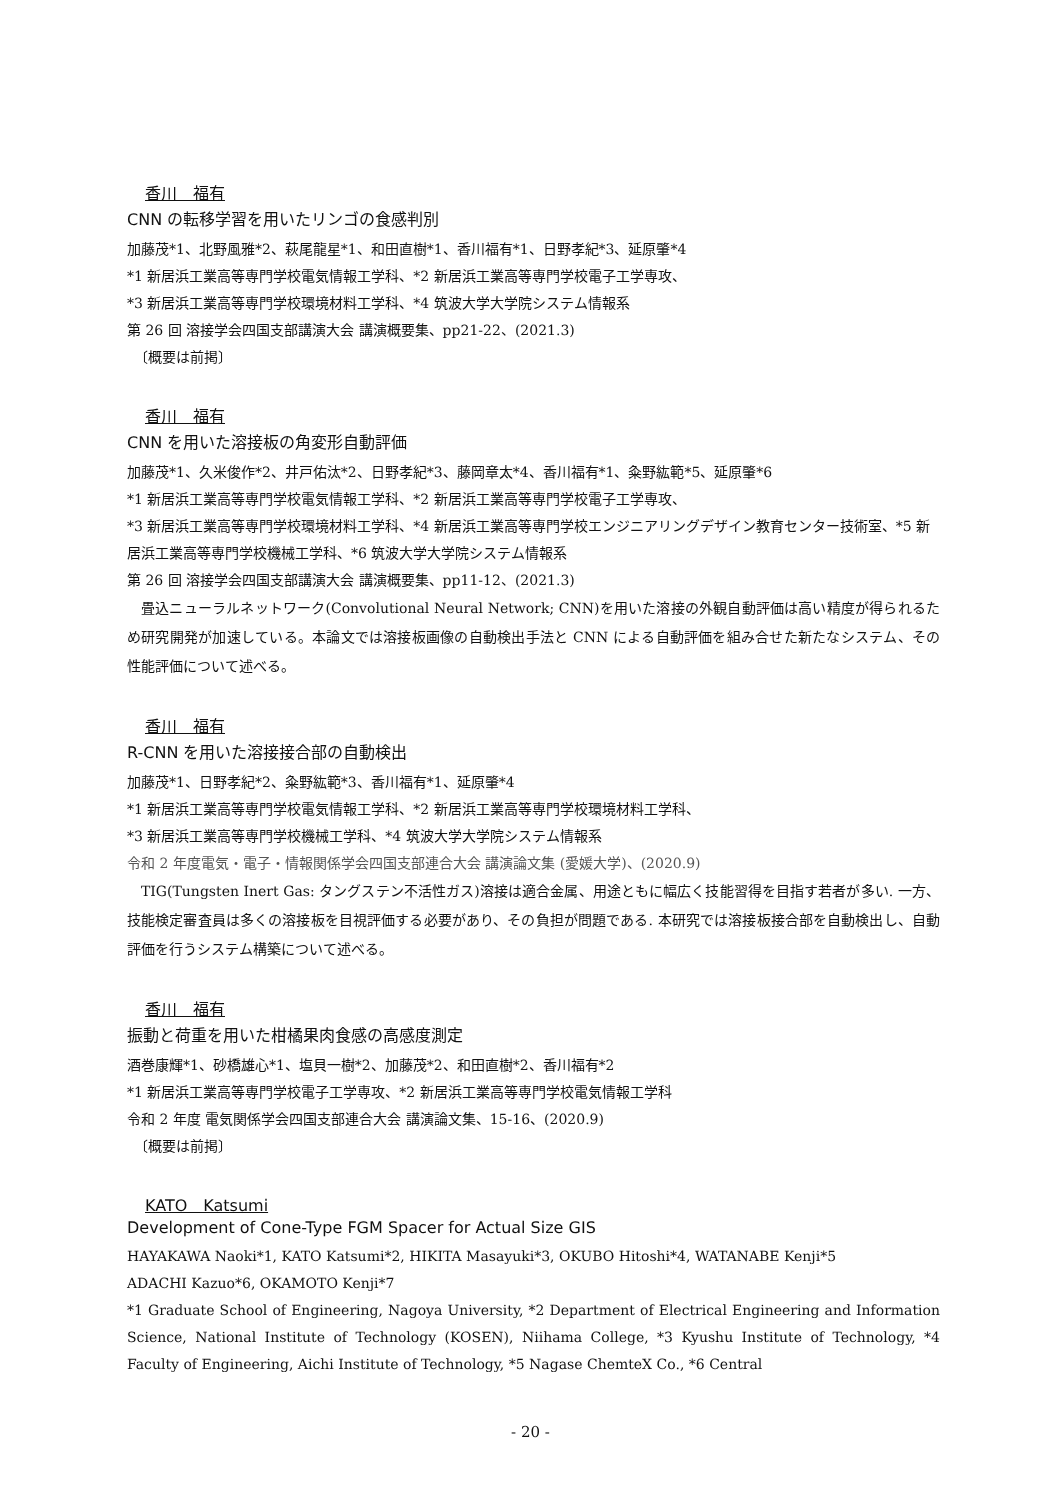香川　福有
CNN の転移学習を用いたリンゴの食感判別
加藤茂*1、北野風雅*2、萩尾龍星*1、和田直樹*1、香川福有*1、日野孝紀*3、延原肇*4
*1 新居浜工業高等専門学校電気情報工学科、*2 新居浜工業高等専門学校電子工学専攻、
*3 新居浜工業高等専門学校環境材料工学科、*4 筑波大学大学院システム情報系
第 26 回 溶接学会四国支部講演大会 講演概要集、pp21-22、(2021.3)
　〔概要は前掲〕
香川　福有
CNN を用いた溶接板の角変形自動評価
加藤茂*1、久米俊作*2、井戸佑汰*2、日野孝紀*3、藤岡章太*4、香川福有*1、粂野紘範*5、延原肇*6
*1 新居浜工業高等専門学校電気情報工学科、*2 新居浜工業高等専門学校電子工学専攻、
*3 新居浜工業高等専門学校環境材料工学科、*4 新居浜工業高等専門学校エンジニアリングデザイン教育センター技術室、*5 新居浜工業高等専門学校機械工学科、*6 筑波大学大学院システム情報系
第 26 回 溶接学会四国支部講演大会 講演概要集、pp11-12、(2021.3)
畳込ニューラルネットワーク(Convolutional Neural Network; CNN)を用いた溶接の外観自動評価は高い精度が得られるため研究開発が加速している。本論文では溶接板画像の自動検出手法と CNN による自動評価を組み合せた新たなシステム、その性能評価について述べる。
香川　福有
R-CNN を用いた溶接接合部の自動検出
加藤茂*1、日野孝紀*2、粂野紘範*3、香川福有*1、延原肇*4
*1 新居浜工業高等専門学校電気情報工学科、*2 新居浜工業高等専門学校環境材料工学科、
*3 新居浜工業高等専門学校機械工学科、*4 筑波大学大学院システム情報系
令和 2 年度電気・電子・情報関係学会四国支部連合大会 講演論文集 (愛媛大学)、(2020.9)
TIG(Tungsten Inert Gas: タングステン不活性ガス)溶接は適合金属、用途ともに幅広く技能習得を目指す若者が多い. 一方、技能検定審査員は多くの溶接板を目視評価する必要があり、その負担が問題である. 本研究では溶接板接合部を自動検出し、自動評価を行うシステム構築について述べる。
香川　福有
振動と荷重を用いた柑橘果肉食感の高感度測定
酒巻康輝*1、砂橋雄心*1、塩貝一樹*2、加藤茂*2、和田直樹*2、香川福有*2
*1 新居浜工業高等専門学校電子工学専攻、*2 新居浜工業高等専門学校電気情報工学科
令和 2 年度 電気関係学会四国支部連合大会 講演論文集、15-16、(2020.9)
　〔概要は前掲〕
KATO　Katsumi
Development of Cone-Type FGM Spacer for Actual Size GIS
HAYAKAWA Naoki*1, KATO Katsumi*2, HIKITA Masayuki*3, OKUBO Hitoshi*4, WATANABE Kenji*5
ADACHI Kazuo*6, OKAMOTO Kenji*7
*1 Graduate School of Engineering, Nagoya University, *2 Department of Electrical Engineering and Information Science, National Institute of Technology (KOSEN), Niihama College, *3 Kyushu Institute of Technology, *4 Faculty of Engineering, Aichi Institute of Technology, *5 Nagase ChemteX Co., *6 Central
- 20 -